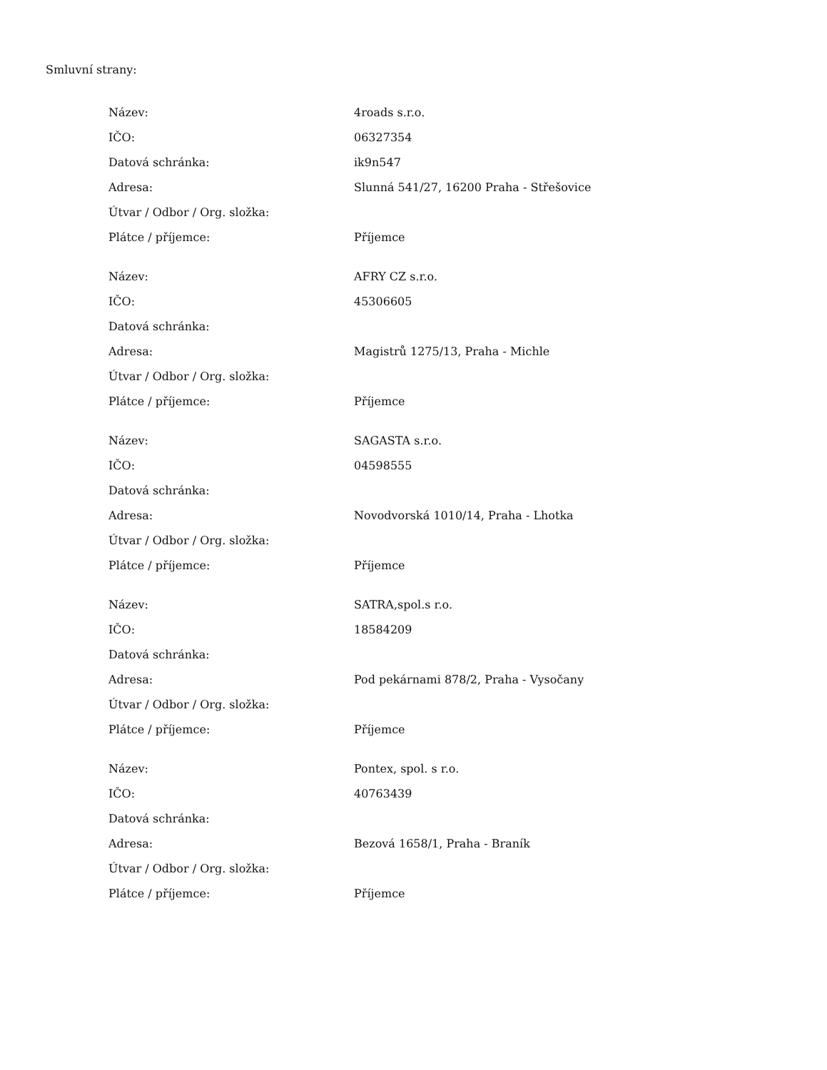Smluvní strany:
| Název: | 4roads s.r.o. |
| IČO: | 06327354 |
| Datová schránka: | ik9n547 |
| Adresa: | Slunná 541/27, 16200 Praha - Střešovice |
| Útvar / Odbor / Org. složka: | |
| Plátce / příjemce: | Příjemce |
| Název: | AFRY CZ s.r.o. |
| IČO: | 45306605 |
| Datová schránka: | |
| Adresa: | Magistrů 1275/13, Praha - Michle |
| Útvar / Odbor / Org. složka: | |
| Plátce / příjemce: | Příjemce |
| Název: | SAGASTA s.r.o. |
| IČO: | 04598555 |
| Datová schránka: | |
| Adresa: | Novodvorská 1010/14, Praha - Lhotka |
| Útvar / Odbor / Org. složka: | |
| Plátce / příjemce: | Příjemce |
| Název: | SATRA,spol.s r.o. |
| IČO: | 18584209 |
| Datová schránka: | |
| Adresa: | Pod pekárnami 878/2, Praha - Vysočany |
| Útvar / Odbor / Org. složka: | |
| Plátce / příjemce: | Příjemce |
| Název: | Pontex, spol. s r.o. |
| IČO: | 40763439 |
| Datová schránka: | |
| Adresa: | Bezová 1658/1, Praha - Braník |
| Útvar / Odbor / Org. složka: | |
| Plátce / příjemce: | Příjemce |